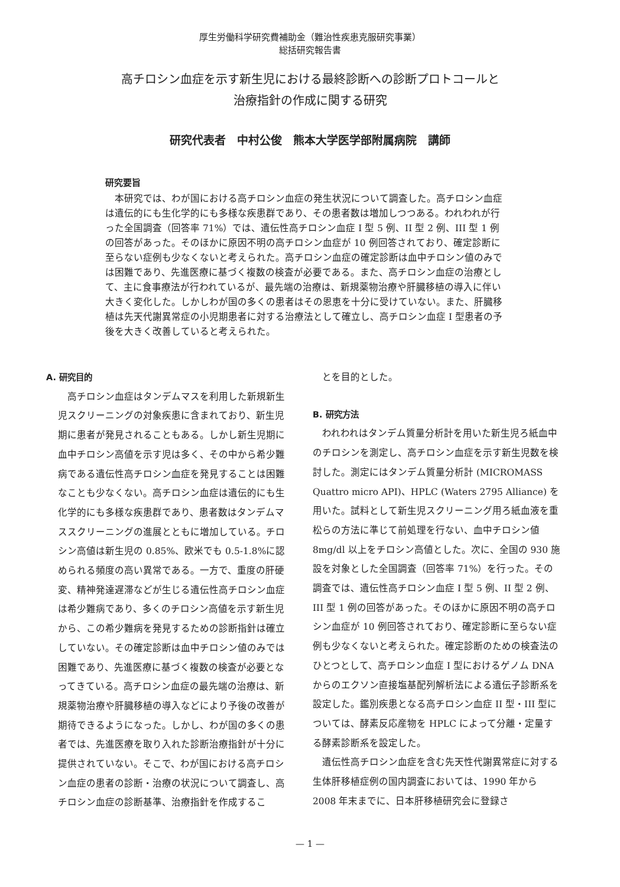厚生労働科学研究費補助金（難治性疾患克服研究事業）
総括研究報告書
高チロシン血症を示す新生児における最終診断への診断プロトコールと
治療指針の作成に関する研究
研究代表者　中村公俊　熊本大学医学部附属病院　講師
研究要旨
本研究では、わが国における高チロシン血症の発生状況について調査した。高チロシン血症は遺伝的にも生化学的にも多様な疾患群であり、その患者数は増加しつつある。われわれが行った全国調査（回答率 71%）では、遺伝性高チロシン血症 I 型 5 例、II 型 2 例、III 型 1 例の回答があった。そのほかに原因不明の高チロシン血症が 10 例回答されており、確定診断に至らない症例も少なくないと考えられた。高チロシン血症の確定診断は血中チロシン値のみでは困難であり、先進医療に基づく複数の検査が必要である。また、高チロシン血症の治療として、主に食事療法が行われているが、最先端の治療は、新規薬物治療や肝臓移植の導入に伴い大きく変化した。しかしわが国の多くの患者はその恩恵を十分に受けていない。また、肝臓移植は先天代謝異常症の小児期患者に対する治療法として確立し、高チロシン血症 I 型患者の予後を大きく改善していると考えられた。
A. 研究目的
高チロシン血症はタンデムマスを利用した新規新生児スクリーニングの対象疾患に含まれており、新生児期に患者が発見されることもある。しかし新生児期に血中チロシン高値を示す児は多く、その中から希少難病である遺伝性高チロシン血症を発見することは困難なことも少なくない。高チロシン血症は遺伝的にも生化学的にも多様な疾患群であり、患者数はタンデムマススクリーニングの進展とともに増加している。チロシン高値は新生児の 0.85%、欧米でも 0.5-1.8%に認められる頻度の高い異常である。一方で、重度の肝硬変、精神発達遅滞などが生じる遺伝性高チロシン血症は希少難病であり、多くのチロシン高値を示す新生児から、この希少難病を発見するための診断指針は確立していない。その確定診断は血中チロシン値のみでは困難であり、先進医療に基づく複数の検査が必要となってきている。高チロシン血症の最先端の治療は、新規薬物治療や肝臓移植の導入などにより予後の改善が期待できるようになった。しかし、わが国の多くの患者では、先進医療を取り入れた診断治療指針が十分に提供されていない。そこで、わが国における高チロシン血症の患者の診断・治療の状況について調査し、高チロシン血症の診断基準、治療指針を作成するこ
とを目的とした。
B. 研究方法
われわれはタンデム質量分析計を用いた新生児ろ紙血中のチロシンを測定し、高チロシン血症を示す新生児数を検討した。測定にはタンデム質量分析計 (MICROMASS Quattro micro API)、HPLC (Waters 2795 Alliance) を用いた。試料として新生児スクリーニング用ろ紙血液を重松らの方法に準じて前処理を行ない、血中チロシン値 8mg/dl 以上をチロシン高値とした。次に、全国の 930 施設を対象とした全国調査（回答率 71%）を行った。その調査では、遺伝性高チロシン血症 I 型 5 例、II 型 2 例、III 型 1 例の回答があった。そのほかに原因不明の高チロシン血症が 10 例回答されており、確定診断に至らない症例も少なくないと考えられた。確定診断のための検査法のひとつとして、高チロシン血症 I 型におけるゲノム DNA からのエクソン直接塩基配列解析法による遺伝子診断系を設定した。鑑別疾患となる高チロシン血症 II 型・III 型については、酵素反応産物を HPLC によって分離・定量する酵素診断系を設定した。
遺伝性高チロシン血症を含む先天性代謝異常症に対する生体肝移植症例の国内調査においては、1990 年から 2008 年末までに、日本肝移植研究会に登録さ
— 1 —